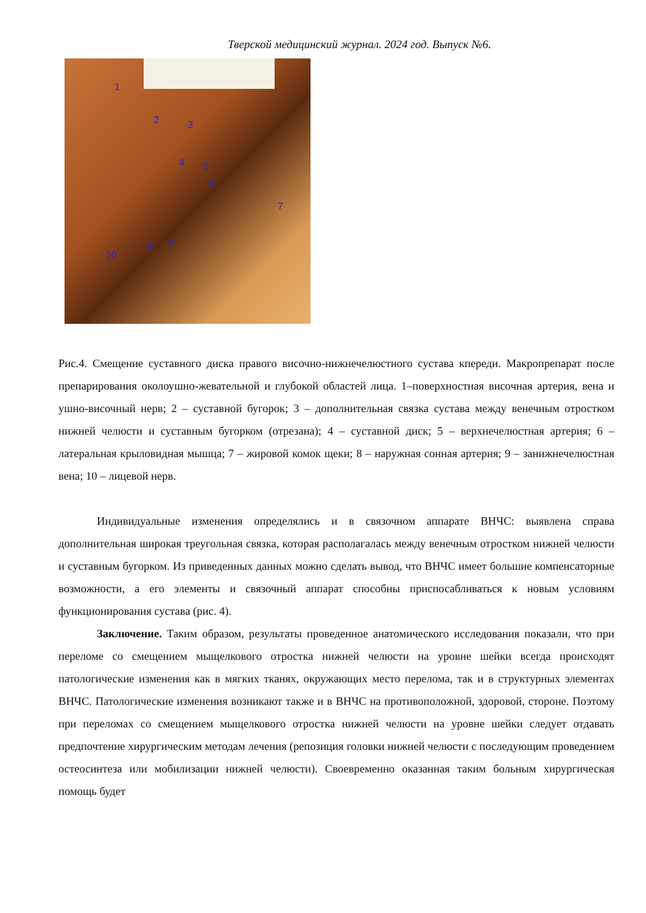Тверской медицинский журнал. 2024 год. Выпуск №6.
1
2 3
4 5
6
7
8 9
10
Рис.4. Смещение суставного диска правого височно-нижнечелюстного сустава кпереди. Макропрепарат после препарирования околоушно-жевательной и глубокой областей лица. 1–поверхностная височная артерия, вена и ушно-височный нерв; 2 – суставной бугорок; 3 – дополнительная связка сустава между венечным отростком нижней челюсти и суставным бугорком (отрезана); 4 – суставной диск; 5 – верхнечелюстная артерия; 6 – латеральная крыловидная мышца; 7 – жировой комок щеки; 8 – наружная сонная артерия; 9 – занижнечелюстная вена; 10 – лицевой нерв.
Индивидуальные изменения определялись и в связочном аппарате ВНЧС: выявлена справа дополнительная широкая треугольная связка, которая располагалась между венечным отростком нижней челюсти и суставным бугорком. Из приведенных данных можно сделать вывод, что ВНЧС имеет большие компенсаторные возможности, а его элементы и связочный аппарат способны приспосабливаться к новым условиям функционирования сустава (рис. 4).
Заключение. Таким образом, результаты проведенное анатомического исследования показали, что при переломе со смещением мыщелкового отростка нижней челюсти на уровне шейки всегда происходят патологические изменения как в мягких тканях, окружающих место перелома, так и в структурных элементах ВНЧС. Патологические изменения возникают также и в ВНЧС на противоположной, здоровой, стороне. Поэтому при переломах со смещением мыщелкового отростка нижней челюсти на уровне шейки следует отдавать предпочтение хирургическим методам лечения (репозиция головки нижней челюсти с последующим проведением остеосинтеза или мобилизации нижней челюсти). Своевременно оказанная таким больным хирургическая помощь будет